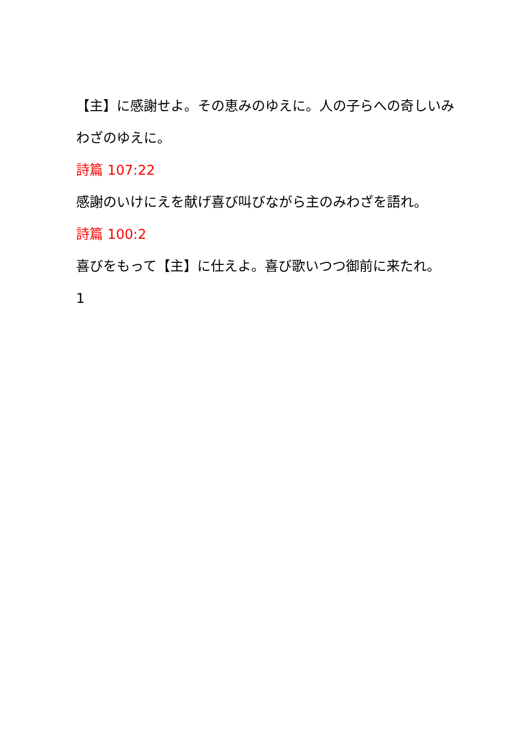【主】に感謝せよ。その恵みのゆえに。人の子らへの奇しいみわざのゆえに。
詩篇 107:22
感謝のいけにえを献げ喜び叫びながら主のみわざを語れ。
詩篇 100:2
喜びをもって【主】に仕えよ。喜び歌いつつ御前に来たれ。
1